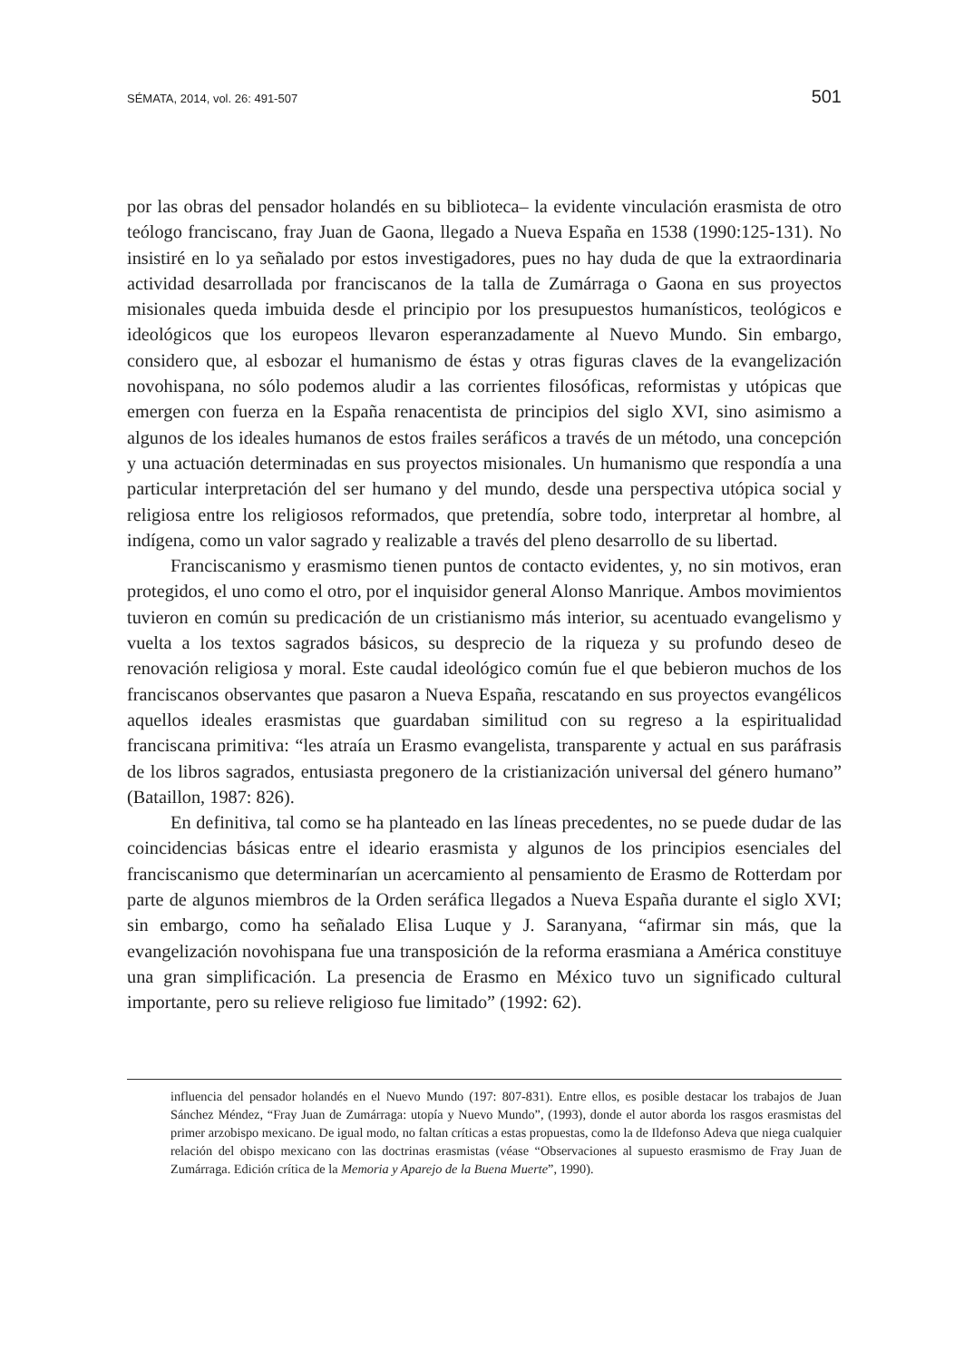SÉMATA, 2014, vol. 26: 491-507 501
por las obras del pensador holandés en su biblioteca– la evidente vinculación erasmista de otro teólogo franciscano, fray Juan de Gaona, llegado a Nueva España en 1538 (1990:125-131). No insistiré en lo ya señalado por estos investigadores, pues no hay duda de que la extraordinaria actividad desarrollada por franciscanos de la talla de Zumárraga o Gaona en sus proyectos misionales queda imbuida desde el principio por los presupuestos humanísticos, teológicos e ideológicos que los europeos llevaron esperanzadamente al Nuevo Mundo. Sin embargo, considero que, al esbozar el humanismo de éstas y otras figuras claves de la evangelización novohispana, no sólo podemos aludir a las corrientes filosóficas, reformistas y utópicas que emergen con fuerza en la España renacentista de principios del siglo XVI, sino asimismo a algunos de los ideales humanos de estos frailes seráficos a través de un método, una concepción y una actuación determinadas en sus proyectos misionales. Un humanismo que respondía a una particular interpretación del ser humano y del mundo, desde una perspectiva utópica social y religiosa entre los religiosos reformados, que pretendía, sobre todo, interpretar al hombre, al indígena, como un valor sagrado y realizable a través del pleno desarrollo de su libertad.
Franciscanismo y erasmismo tienen puntos de contacto evidentes, y, no sin motivos, eran protegidos, el uno como el otro, por el inquisidor general Alonso Manrique. Ambos movimientos tuvieron en común su predicación de un cristianismo más interior, su acentuado evangelismo y vuelta a los textos sagrados básicos, su desprecio de la riqueza y su profundo deseo de renovación religiosa y moral. Este caudal ideológico común fue el que bebieron muchos de los franciscanos observantes que pasaron a Nueva España, rescatando en sus proyectos evangélicos aquellos ideales erasmistas que guardaban similitud con su regreso a la espiritualidad franciscana primitiva: “les atraía un Erasmo evangelista, transparente y actual en sus paráfrasis de los libros sagrados, entusiasta pregonero de la cristianización universal del género humano” (Bataillon, 1987: 826).
En definitiva, tal como se ha planteado en las líneas precedentes, no se puede dudar de las coincidencias básicas entre el ideario erasmista y algunos de los principios esenciales del franciscanismo que determinarían un acercamiento al pensamiento de Erasmo de Rotterdam por parte de algunos miembros de la Orden seráfica llegados a Nueva España durante el siglo XVI; sin embargo, como ha señalado Elisa Luque y J. Saranyana, “afirmar sin más, que la evangelización novohispana fue una transposición de la reforma erasmiana a América constituye una gran simplificación. La presencia de Erasmo en México tuvo un significado cultural importante, pero su relieve religioso fue limitado” (1992: 62).
influencia del pensador holandés en el Nuevo Mundo (197: 807-831). Entre ellos, es posible destacar los trabajos de Juan Sánchez Méndez, “Fray Juan de Zumárraga: utopía y Nuevo Mundo”, (1993), donde el autor aborda los rasgos erasmistas del primer arzobispo mexicano. De igual modo, no faltan críticas a estas propuestas, como la de Ildefonso Adeva que niega cualquier relación del obispo mexicano con las doctrinas erasmistas (véase “Observaciones al supuesto erasmismo de Fray Juan de Zumárraga. Edición crítica de la Memoria y Aparejo de la Buena Muerte”, 1990).